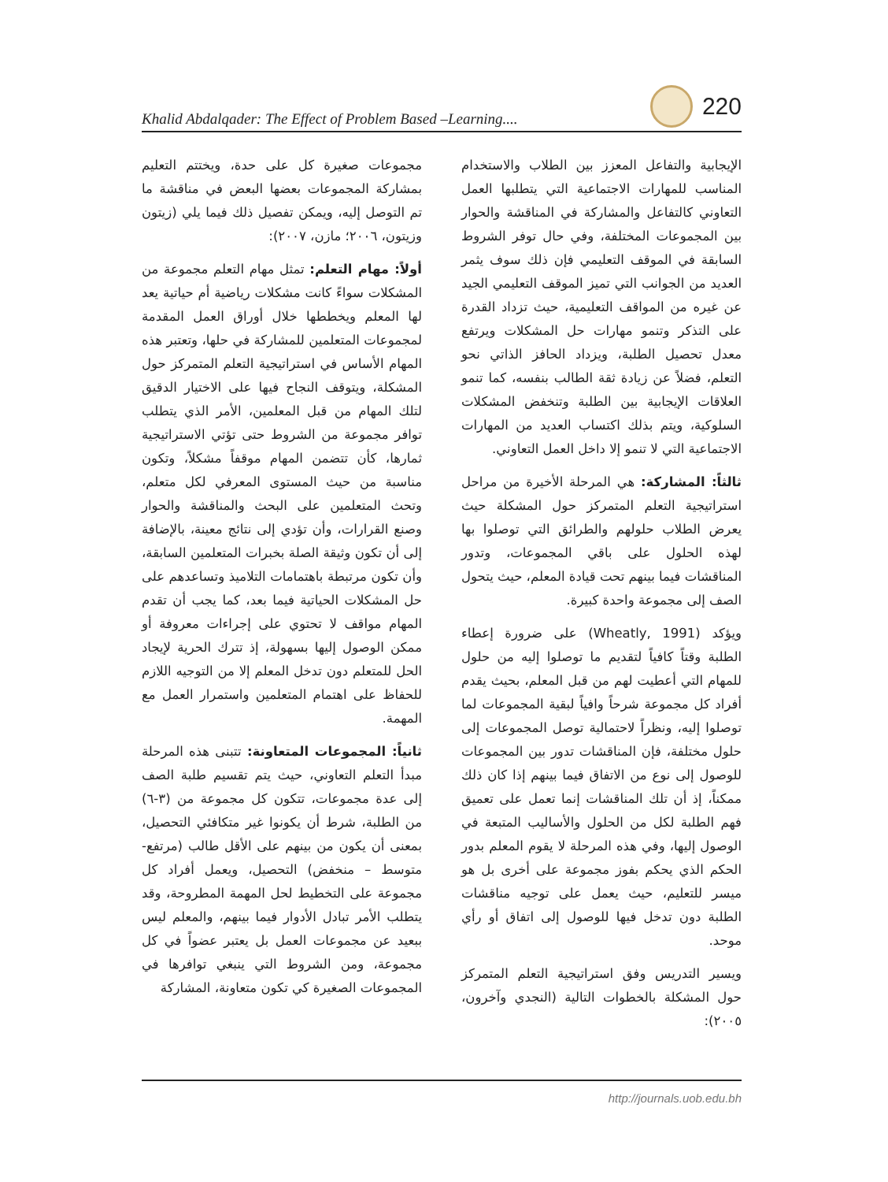Khalid Abdalqader: The Effect of Problem Based –Learning.... 220
مجموعات صغيرة كل على حدة، ويختتم التعليم بمشاركة المجموعات بعضها البعض في مناقشة ما تم التوصل إليه، ويمكن تفصيل ذلك فيما يلي (زيتون وزيتون، ٢٠٠٦؛ مازن، ٢٠٠٧):
أولاً: مهام التعلم: تمثل مهام التعلم مجموعة من المشكلات سواءً كانت مشكلات رياضية أم حياتية يعد لها المعلم ويخططها خلال أوراق العمل المقدمة لمجموعات المتعلمين للمشاركة في حلها، وتعتبر هذه المهام الأساس في استراتيجية التعلم المتمركز حول المشكلة، ويتوقف النجاح فيها على الاختيار الدقيق لتلك المهام من قبل المعلمين، الأمر الذي يتطلب توافر مجموعة من الشروط حتى تؤتي الاستراتيجية ثمارها، كأن تتضمن المهام موقفاً مشكلاً، وتكون مناسبة من حيث المستوى المعرفي لكل متعلم، وتحث المتعلمين على البحث والمناقشة والحوار وصنع القرارات، وأن تؤدي إلى نتائج معينة، بالإضافة إلى أن تكون وثيقة الصلة بخبرات المتعلمين السابقة، وأن تكون مرتبطة باهتمامات التلاميذ وتساعدهم على حل المشكلات الحياتية فيما بعد، كما يجب أن تقدم المهام مواقف لا تحتوي على إجراءات معروفة أو ممكن الوصول إليها بسهولة، إذ تترك الحرية لإيجاد الحل للمتعلم دون تدخل المعلم إلا من التوجيه اللازم للحفاظ على اهتمام المتعلمين واستمرار العمل مع المهمة.
ثانياً: المجموعات المتعاونة: تتبنى هذه المرحلة مبدأ التعلم التعاوني، حيث يتم تقسيم طلبة الصف إلى عدة مجموعات، تتكون كل مجموعة من (٣-٦) من الطلبة، شرط أن يكونوا غير متكافئي التحصيل، بمعنى أن يكون من بينهم على الأقل طالب (مرتفع- متوسط – منخفض) التحصيل، ويعمل أفراد كل مجموعة على التخطيط لحل المهمة المطروحة، وقد يتطلب الأمر تبادل الأدوار فيما بينهم، والمعلم ليس ببعيد عن مجموعات العمل بل يعتبر عضواً في كل مجموعة، ومن الشروط التي ينبغي توافرها في المجموعات الصغيرة كي تكون متعاونة، المشاركة
الإيجابية والتفاعل المعزز بين الطلاب والاستخدام المناسب للمهارات الاجتماعية التي يتطلبها العمل التعاوني كالتفاعل والمشاركة في المناقشة والحوار بين المجموعات المختلفة، وفي حال توفر الشروط السابقة في الموقف التعليمي فإن ذلك سوف يثمر العديد من الجوانب التي تميز الموقف التعليمي الجيد عن غيره من المواقف التعليمية، حيث تزداد القدرة على التذكر وتنمو مهارات حل المشكلات ويرتفع معدل تحصيل الطلبة، ويزداد الحافز الذاتي نحو التعلم، فضلاً عن زيادة ثقة الطالب بنفسه، كما تنمو العلاقات الإيجابية بين الطلبة وتنخفض المشكلات السلوكية، ويتم بذلك اكتساب العديد من المهارات الاجتماعية التي لا تنمو إلا داخل العمل التعاوني.
ثالثاً: المشاركة: هي المرحلة الأخيرة من مراحل استراتيجية التعلم المتمركز حول المشكلة حيث يعرض الطلاب حلولهم والطرائق التي توصلوا بها لهذه الحلول على باقي المجموعات، وتدور المناقشات فيما بينهم تحت قيادة المعلم، حيث يتحول الصف إلى مجموعة واحدة كبيرة.
ويؤكد (Wheatly, 1991) على ضرورة إعطاء الطلبة وقتاً كافياً لتقديم ما توصلوا إليه من حلول للمهام التي أعطيت لهم من قبل المعلم، بحيث يقدم أفراد كل مجموعة شرحاً وافياً لبقية المجموعات لما توصلوا إليه، ونظراً لاحتمالية توصل المجموعات إلى حلول مختلفة، فإن المناقشات تدور بين المجموعات للوصول إلى نوع من الاتفاق فيما بينهم إذا كان ذلك ممكناً، إذ أن تلك المناقشات إنما تعمل على تعميق فهم الطلبة لكل من الحلول والأساليب المتبعة في الوصول إليها، وفي هذه المرحلة لا يقوم المعلم بدور الحكم الذي يحكم بفوز مجموعة على أخرى بل هو ميسر للتعليم، حيث يعمل على توجيه مناقشات الطلبة دون تدخل فيها للوصول إلى اتفاق أو رأي موحد.
ويسير التدريس وفق استراتيجية التعلم المتمركز حول المشكلة بالخطوات التالية (النجدي وآخرون، ٢٠٠٥):
http://journals.uob.edu.bh